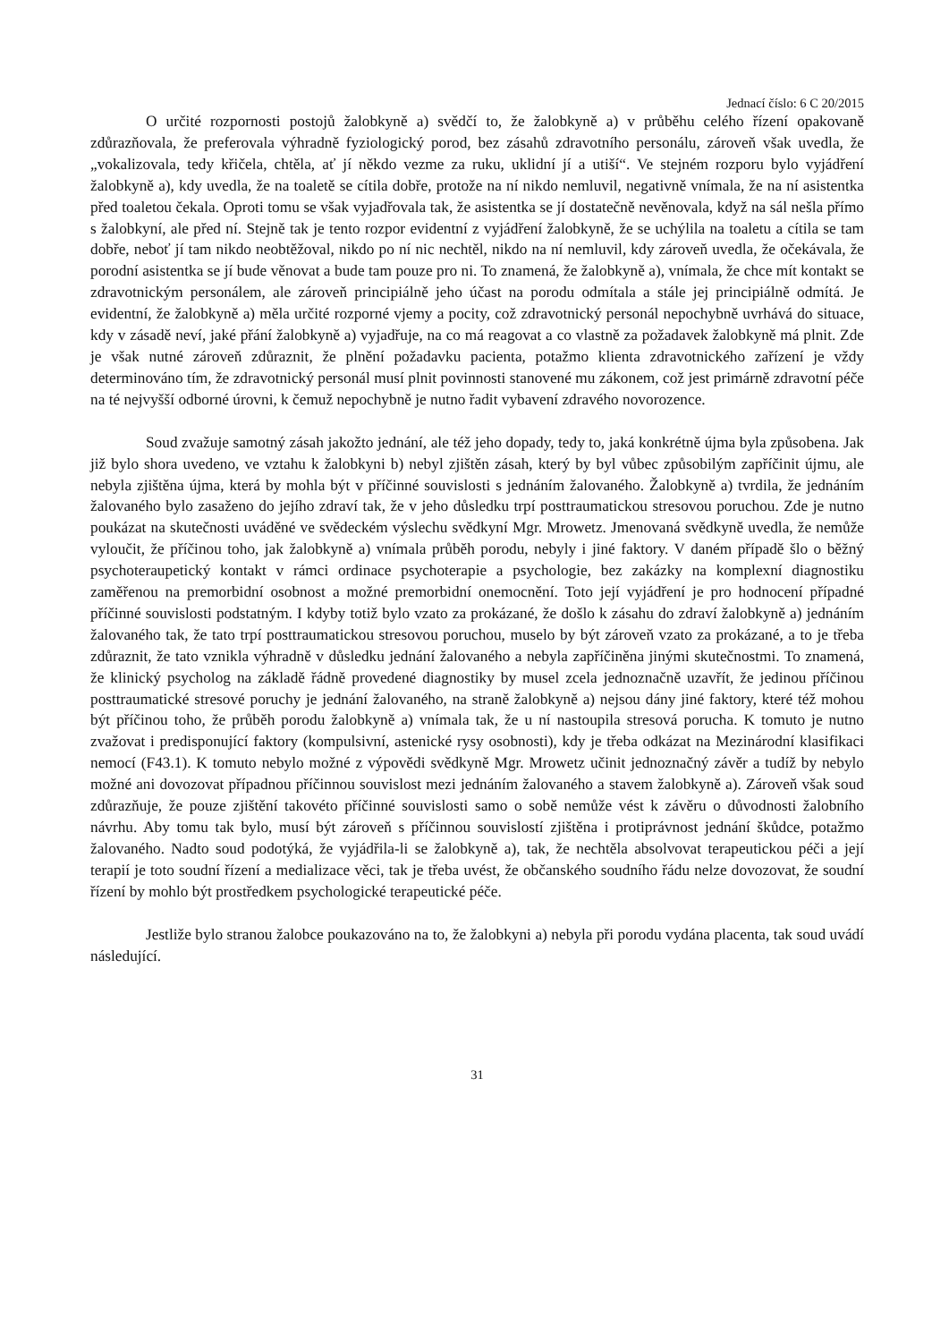Jednací číslo: 6 C 20/2015
O určité rozpornosti postojů žalobkyně a) svědčí to, že žalobkyně a) v průběhu celého řízení opakovaně zdůrazňovala, že preferovala výhradně fyziologický porod, bez zásahů zdravotního personálu, zároveň však uvedla, že „vokalizovala, tedy křičela, chtěla, ať jí někdo vezme za ruku, uklidní jí a utiší“. Ve stejném rozporu bylo vyjádření žalobkyně a), kdy uvedla, že na toaletě se cítila dobře, protože na ní nikdo nemluvil, negativně vnímala, že na ní asistentka před toaletou čekala. Oproti tomu se však vyjadřovala tak, že asistentka se jí dostatečně nevěnovala, když na sál nešla přímo s žalobkyní, ale před ní. Stejně tak je tento rozpor evidentní z vyjádření žalobkyně, že se uchýlila na toaletu a cítila se tam dobře, neboť jí tam nikdo neobtěžoval, nikdo po ní nic nechtěl, nikdo na ní nemluvil, kdy zároveň uvedla, že očekávala, že porodní asistentka se jí bude věnovat a bude tam pouze pro ni. To znamená, že žalobkyně a), vnímala, že chce mít kontakt se zdravotnickým personálem, ale zároveň principiálně jeho účast na porodu odmítala a stále jej principiálně odmítá. Je evidentní, že žalobkyně a) měla určité rozporné vjemy a pocity, což zdravotnický personál nepochybně uvrhává do situace, kdy v zásadě neví, jaké přání žalobkyně a) vyjadřuje, na co má reagovat a co vlastně za požadavek žalobkyně má plnit. Zde je však nutné zároveň zdůraznit, že plnění požadavku pacienta, potažmo klienta zdravotnického zařízení je vždy determinováno tím, že zdravotnický personál musí plnit povinnosti stanovené mu zákonem, což jest primárně zdravotní péče na té nejvyšší odborné úrovni, k čemuž nepochybně je nutno řadit vybavení zdravého novorozence.
Soud zvažuje samotný zásah jakožto jednání, ale též jeho dopady, tedy to, jaká konkrétně újma byla způsobena. Jak již bylo shora uvedeno, ve vztahu k žalobkyni b) nebyl zjištěn zásah, který by byl vůbec způsobilým zapříčinit újmu, ale nebyla zjištěna újma, která by mohla být v příčinné souvislosti s jednáním žalovaného. Žalobkyně a) tvrdila, že jednáním žalovaného bylo zasaženo do jejího zdraví tak, že v jeho důsledku trpí posttraumatickou stresovou poruchou. Zde je nutno poukázat na skutečnosti uváděné ve svědeckém výslechu svědkyní Mgr. Mrowetz. Jmenovaná svědkyně uvedla, že nemůže vyloučit, že příčinou toho, jak žalobkyně a) vnímala průběh porodu, nebyly i jiné faktory. V daném případě šlo o běžný psychoteraupetický kontakt v rámci ordinace psychoterapie a psychologie, bez zakázky na komplexní diagnostiku zaměřenou na premorbidní osobnost a možné premorbidní onemocnění. Toto její vyjádření je pro hodnocení případné příčinné souvislosti podstatným. I kdyby totiž bylo vzato za prokázané, že došlo k zásahu do zdraví žalobkyně a) jednáním žalovaného tak, že tato trpí posttraumatickou stresovou poruchou, muselo by být zároveň vzato za prokázané, a to je třeba zdůraznit, že tato vznikla výhradně v důsledku jednání žalovaného a nebyla zapříčiněna jinými skutečnostmi. To znamená, že klinický psycholog na základě řádně provedené diagnostiky by musel zcela jednoznačně uzavřít, že jedinou příčinou posttraumatické stresové poruchy je jednání žalovaného, na straně žalobkyně a) nejsou dány jiné faktory, které též mohou být příčinou toho, že průběh porodu žalobkyně a) vnímala tak, že u ní nastoupila stresová porucha. K tomuto je nutno zvažovat i predisponující faktory (kompulsivní, astenické rysy osobnosti), kdy je třeba odkázat na Mezinárodní klasifikaci nemocí (F43.1). K tomuto nebylo možné z výpovědi svědkyně Mgr. Mrowetz učinit jednoznačný závěr a tudíž by nebylo možné ani dovozovat případnou příčinnou souvislost mezi jednáním žalovaného a stavem žalobkyně a). Zároveň však soud zdůrazňuje, že pouze zjištění takovéto příčinné souvislosti samo o sobě nemůže vést k závěru o důvodnosti žalobního návrhu. Aby tomu tak bylo, musí být zároveň s příčinnou souvislostí zjištěna i protiprávnost jednání škůdce, potažmo žalovaného. Nadto soud podotýká, že vyjádřila-li se žalobkyně a), tak, že nechtěla absolvovat terapeutickou péči a její terapií je toto soudní řízení a medializace věci, tak je třeba uvést, že občanského soudního řádu nelze dovozovat, že soudní řízení by mohlo být prostředkem psychologické terapeutické péče.
Jestliže bylo stranou žalobce poukazováno na to, že žalobkyni a) nebyla při porodu vydána placenta, tak soud uvádí následující.
31